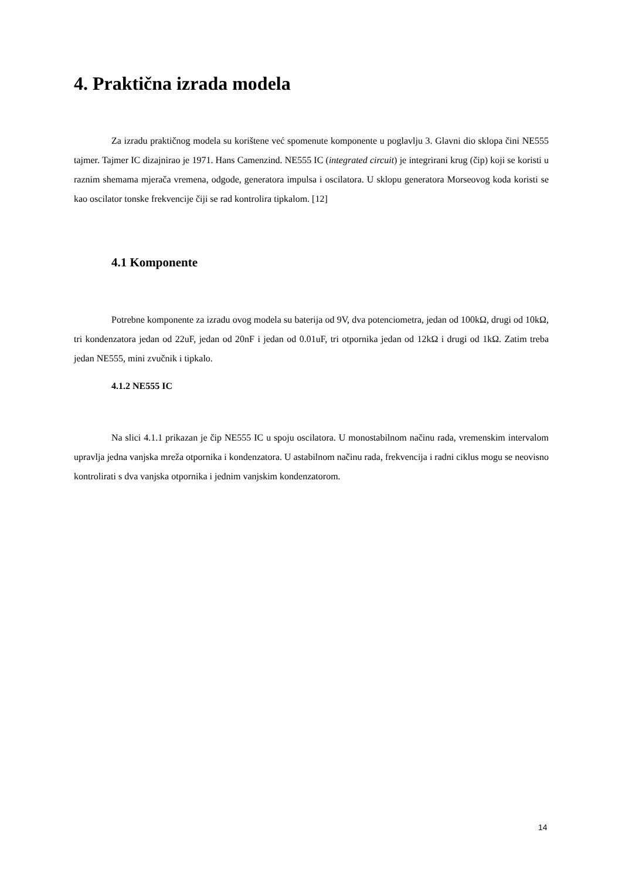4. Praktična izrada modela
Za izradu praktičnog modela su korištene već spomenute komponente u poglavlju 3. Glavni dio sklopa čini NE555 tajmer. Tajmer IC dizajnirao je 1971. Hans Camenzind. NE555 IC (integrated circuit) je integrirani krug (čip) koji se koristi u raznim shemama mjerača vremena, odgode, generatora impulsa i oscilatora. U sklopu generatora Morseovog koda koristi se kao oscilator tonske frekvencije čiji se rad kontrolira tipkalom. [12]
4.1 Komponente
Potrebne komponente za izradu ovog modela su baterija od 9V, dva potenciometra, jedan od 100kΩ, drugi od 10kΩ, tri kondenzatora jedan od 22uF, jedan od 20nF i jedan od 0.01uF, tri otpornika jedan od 12kΩ i drugi od 1kΩ. Zatim treba jedan NE555, mini zvučnik i tipkalo.
4.1.2 NE555 IC
Na slici 4.1.1 prikazan je čip NE555 IC u spoju oscilatora. U monostabilnom načinu rada, vremenskim intervalom upravlja jedna vanjska mreža otpornika i kondenzatora. U astabilnom načinu rada, frekvencija i radni ciklus mogu se neovisno kontrolirati s dva vanjska otpornika i jednim vanjskim kondenzatorom.
14